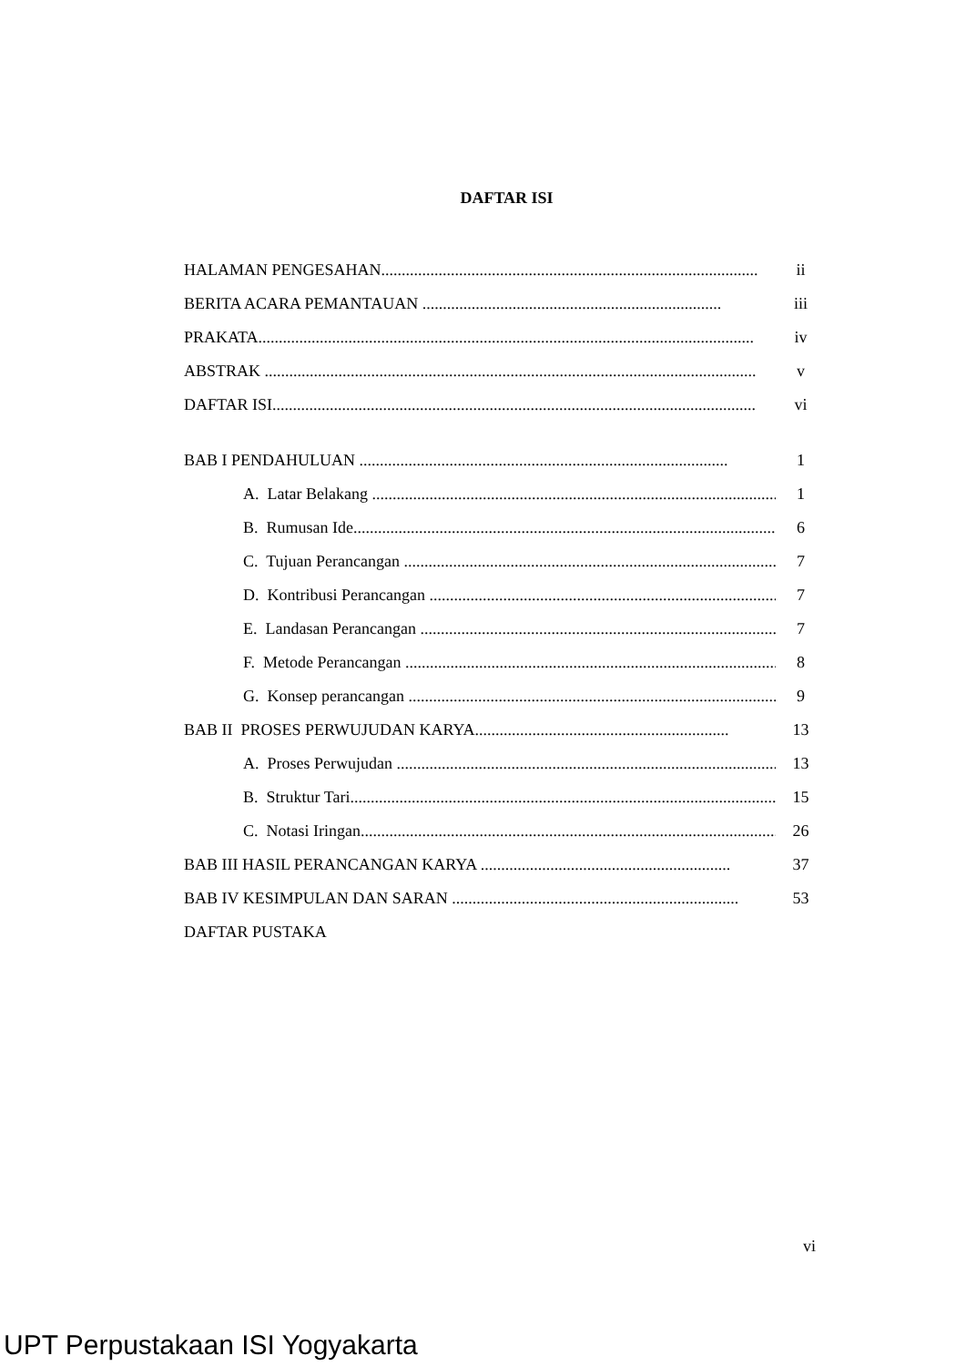DAFTAR ISI
HALAMAN PENGESAHAN............................................................................................ ii
BERITA ACARA PEMANTAUAN ......................................................................... iii
PRAKATA......................................................................................................................... iv
ABSTRAK ........................................................................................................................ v
DAFTAR ISI...................................................................................................................... vi
BAB I PENDAHULUAN .......................................................................................... 1
A. Latar Belakang .................................................................................................... 1
B. Rumusan Ide......................................................................................................... 6
C. Tujuan Perancangan ............................................................................................. 7
D. Kontribusi Perancangan ........................................................................................ 7
E. Landasan Perancangan .......................................................................................... 7
F. Metode Perancangan .............................................................................................. 8
G. Konsep perancangan .............................................................................................. 9
BAB II PROSES PERWUJUDAN KARYA.............................................................. 13
A. Proses Perwujudan ............................................................................................... 13
B. Struktur Tari........................................................................................................... 15
C. Notasi Iringan........................................................................................................ 26
BAB III HASIL PERANCANGAN KARYA ............................................................. 37
BAB IV KESIMPULAN DAN SARAN ...................................................................... 53
DAFTAR PUSTAKA
vi
UPT Perpustakaan ISI Yogyakarta